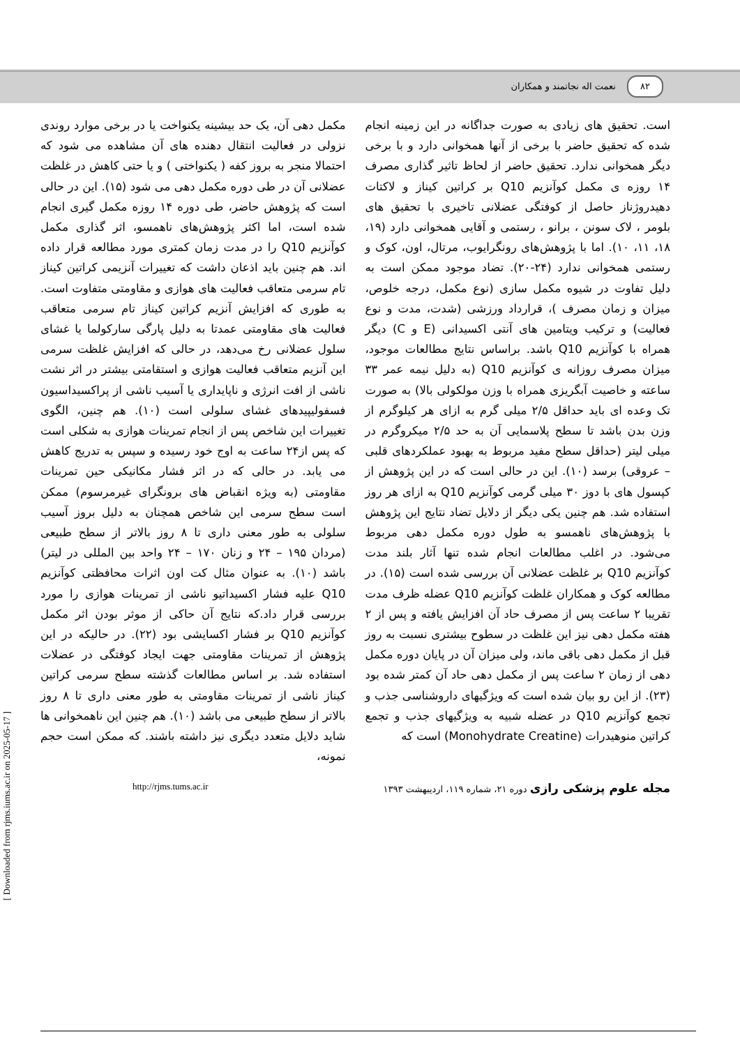۸۲ نعمت اله نجاتمند و همکاران
است. تحقیق های زیادی به صورت جداگانه در این زمینه انجام شده که تحقیق حاضر با برخی از آنها همخوانی دارد و با برخی دیگر همخوانی ندارد. تحقیق حاضر از لحاظ تاثیر گذاری مصرف ۱۴ روزه ی مکمل کوآنزیم Q10 بر کراتین کیناز و لاکتات دهیدروژناز حاصل از کوفتگی عضلانی تاخیری با تحقیق های بلومر ، لاک سونن ، برانو ، رستمی و آقایی همخوانی دارد (۱۹، ۱۸، ۱۱، ۱۰). اما با پژوهش‌های رونگرایوب، مرتال، اون، کوک و رستمی همخوانی ندارد (۲۴-۲۰). تضاد موجود ممکن است به دلیل تفاوت در شیوه مکمل سازی (نوع مکمل، درجه خلوص، میزان و زمان مصرف )، قرارداد ورزشی (شدت، مدت و نوع فعالیت) و ترکیب ویتامین های آنتی اکسیدانی (E و C) دیگر همراه با کوآنزیم Q10 باشد. براساس نتایج مطالعات موجود، میزان مصرف روزانه ی کوآنزیم Q10 (به دلیل نیمه عمر ۳۳ ساعته و خاصیت آبگریزی همراه با وزن مولکولی بالا) به صورت تک وعده ای باید حداقل ۲/۵ میلی گرم به ازای هر کیلوگرم از وزن بدن باشد تا سطح پلاسمایی آن به حد ۲/۵ میکروگرم در میلی لیتر (حداقل سطح مفید مربوط به بهبود عملکردهای قلبی – عروقی) برسد (۱۰). این در حالی است که در این پژوهش از کپسول های با دوز ۳۰ میلی گرمی کوآنزیم Q10 به ازای هر روز استفاده شد. هم چنین یکی دیگر از دلایل تضاد نتایج این پژوهش با پژوهش‌های ناهمسو به طول دوره مکمل دهی مربوط می‌شود. در اغلب مطالعات انجام شده تنها آثار بلند مدت کوآنزیم Q10 بر غلظت عضلانی آن بررسی شده است (۱۵). در مطالعه کوک و همکاران غلظت کوآنزیم Q10 عضله ظرف مدت تقریبا ۲ ساعت پس از مصرف حاد آن افزایش یافته و پس از ۲ هفته مکمل دهی نیز این غلظت در سطوح بیشتری نسبت به روز قبل از مکمل دهی باقی ماند، ولی میزان آن در پایان دوره مکمل دهی از زمان ۲ ساعت پس از مکمل دهی حاد آن کمتر شده بود (۲۳). از این رو بیان شده است که ویژگیهای داروشناسی جذب و تجمع کوآنزیم Q10 در عضله شبیه به ویژگیهای جذب و تجمع کراتین منوهیدرات (Monohydrate Creatine) است که
مکمل دهی آن، یک حد بیشینه یکنواخت یا در برخی موارد روندی نزولی در فعالیت انتقال دهنده های آن مشاهده می شود که احتمالا منجر به بروز کفه ( یکنواختی ) و یا حتی کاهش در غلظت عضلانی آن در طی دوره مکمل دهی می شود (۱۵). این در حالی است که پژوهش حاضر، طی دوره ۱۴ روزه مکمل گیری انجام شده است، اما اکثر پژوهش‌های ناهمسو، اثر گذاری مکمل کوآنزیم Q10 را در مدت زمان کمتری مورد مطالعه قرار داده اند. هم چنین باید اذعان داشت که تغییرات آنزیمی کراتین کیناز تام سرمی متعاقب فعالیت های هوازی و مقاومتی متفاوت است. به طوری که افزایش آنزیم کراتین کیناز تام سرمی متعاقب فعالیت های مقاومتی عمدتا به دلیل پارگی سارکولما یا غشای سلول عضلانی رخ می‌دهد، در حالی که افزایش غلظت سرمی این آنزیم متعاقب فعالیت هوازی و استقامتی بیشتر در اثر نشت ناشی از افت انرژی و ناپایداری یا آسیب ناشی از پراکسیداسیون فسفولیپیدهای غشای سلولی است (۱۰). هم چنین، الگوی تغییرات این شاخص پس از انجام تمرینات هوازی به شکلی است که پس از۲۴ ساعت به اوج خود رسیده و سپس به تدریج کاهش می یابد. در حالی که در اثر فشار مکانیکی حین تمرینات مقاومتی (به ویژه انقباض های برونگرای غیرمرسوم) ممکن است سطح سرمی این شاخص همچنان به دلیل بروز آسیب سلولی به طور معنی داری تا ۸ روز بالاتر از سطح طبیعی (مردان ۱۹۵ – ۲۴ و زنان ۱۷۰ – ۲۴ واحد بین المللی در لیتر) باشد (۱۰). به عنوان مثال کت اون اثرات محافظتی کوآنزیم Q10 علیه فشار اکسیداتیو ناشی از تمرینات هوازی را مورد بررسی قرار داد.که نتایج آن حاکی از موثر بودن اثر مکمل کوآنزیم Q10 بر فشار اکسایشی بود (۲۲). در حالیکه در این پژوهش از تمرینات مقاومتی جهت ایجاد کوفتگی در عضلات استفاده شد. بر اساس مطالعات گذشته سطح سرمی کراتین کیناز ناشی از تمرینات مقاومتی به طور معنی داری تا ۸ روز بالاتر از سطح طبیعی می باشد (۱۰). هم چنین این ناهمخوانی ها شاید دلایل متعدد دیگری نیز داشته باشند. که ممکن است حجم نمونه،
مجله علوم پزشکی رازی دوره ۲۱، شماره ۱۱۹، اردیبهشت ۱۳۹۳ http://rjms.tums.ac.ir
[ Downloaded from rjms.iums.ac.ir on 2025-05-17 ]